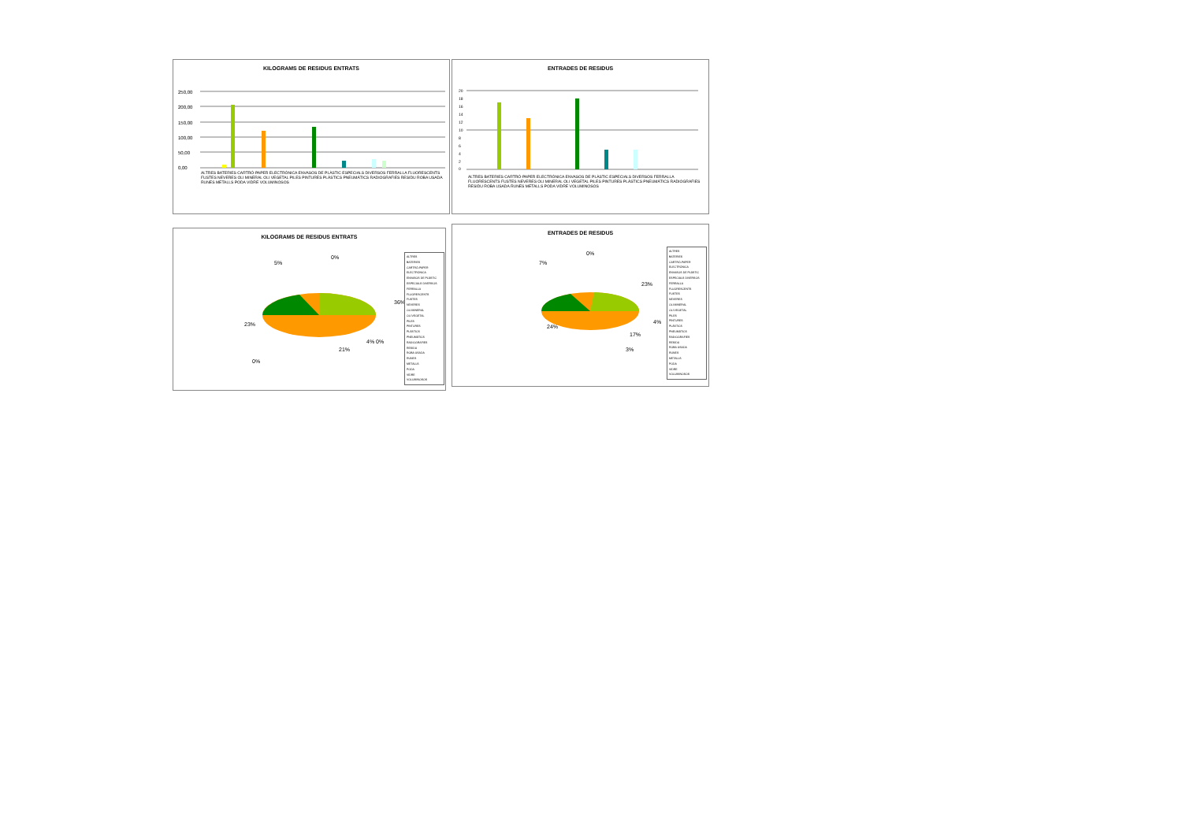KILOGRAMS DE RESIDUS ENTRATS
250,00
200,00
150,00
100,00
50,00
0,00
ALTRES BATERIES CARTRÓ-PAPER ELECTRÒNICA ENVASOS DE PLÀSTIC ESPECIALS DIVERSOS FERRALLA FLUORESCENTS FUSTES NEVERES OLI MINERAL OLI VEGETAL PILES PINTURES PLÀSTICS PNEUMÀTICS RADIOGRAFIES RESIDU ROBA USADA RUNES METALLS PODA VIDRE VOLUMINOSOS
ENTRADES DE RESIDUS
20
18
16
14
12
10
8
6
4
2
0
ALTRES BATERIES CARTRÓ-PAPER ELECTRÒNICA ENVASOS DE PLÀSTIC ESPECIALS DIVERSOS FERRALLA FLUORESCENTS FUSTES NEVERES OLI MINERAL OLI VEGETAL PILES PINTURES PLÀSTICS PNEUMÀTICS RADIOGRAFIES RESIDU ROBA USADA RUNES METALLS PODA VIDRE VOLUMINOSOS
KILOGRAMS DE RESIDUS ENTRATS
5%
0%
36%
23%
21%
4% 0%
0%
ALTRES
BATERIES
CARTRÓ-PAPER
ELECTRÒNICA
ENVASOS DE PLÀSTIC
ESPECIALS DIVERSOS
FERRALLA
FLUORESCENTS
FUSTES
NEVERES
OLI MINERAL
OLI VEGETAL
PILES
PINTURES
PLÀSTICS
PNEUMÀTICS
RADIOGRAFIES
RESIDU
ROBA USADA
RUNES
METALLS
PODA
VIDRE
VOLUMINOSOS
ENTRADES DE RESIDUS
7%
0%
23%
24%
17%
4%
3%
ALTRES
BATERIES
CARTRÓ-PAPER
ELECTRÒNICA
ENVASOS DE PLÀSTIC
ESPECIALS DIVERSOS
FERRALLA
FLUORESCENTS
FUSTES
NEVERES
OLI MINERAL
OLI VEGETAL
PILES
PINTURES
PLÀSTICS
PNEUMÀTICS
RADIOGRAFIES
RESIDU
ROBA USADA
RUNES
METALLS
PODA
VIDRE
VOLUMINOSOS